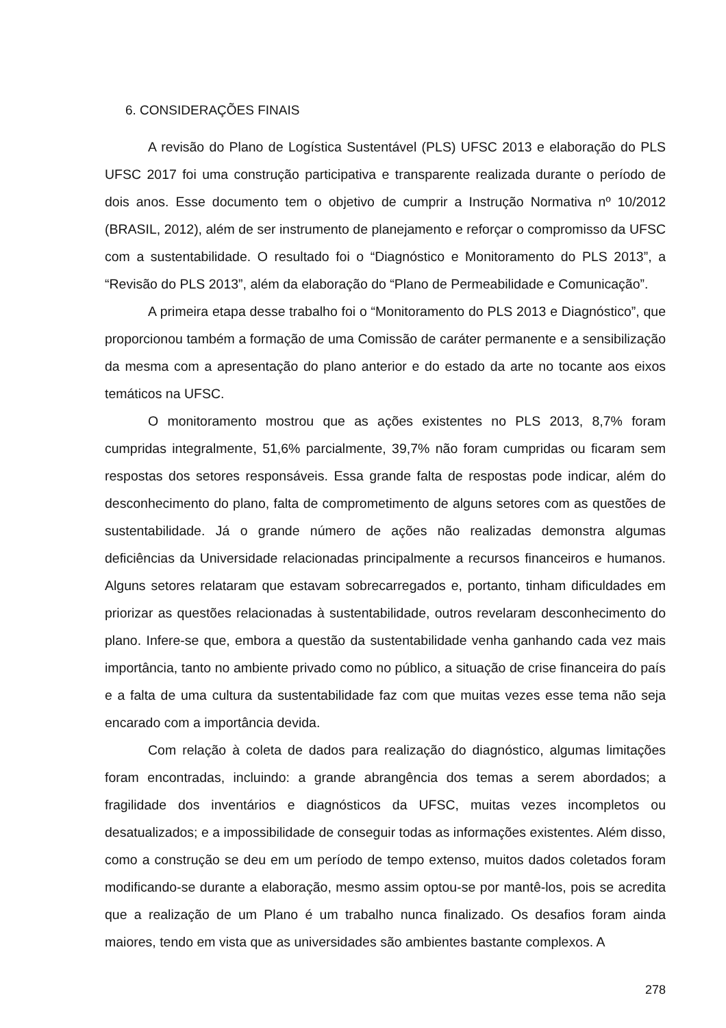6. CONSIDERAÇÕES FINAIS
A revisão do Plano de Logística Sustentável (PLS) UFSC 2013 e elaboração do PLS UFSC 2017 foi uma construção participativa e transparente realizada durante o período de dois anos. Esse documento tem o objetivo de cumprir a Instrução Normativa nº 10/2012 (BRASIL, 2012), além de ser instrumento de planejamento e reforçar o compromisso da UFSC com a sustentabilidade. O resultado foi o “Diagnóstico e Monitoramento do PLS 2013”, a “Revisão do PLS 2013”, além da elaboração do “Plano de Permeabilidade e Comunicação”.
A primeira etapa desse trabalho foi o “Monitoramento do PLS 2013 e Diagnóstico”, que proporcionou também a formação de uma Comissão de caráter permanente e a sensibilização da mesma com a apresentação do plano anterior e do estado da arte no tocante aos eixos temáticos na UFSC.
O monitoramento mostrou que as ações existentes no PLS 2013, 8,7% foram cumpridas integralmente, 51,6% parcialmente, 39,7% não foram cumpridas ou ficaram sem respostas dos setores responsáveis. Essa grande falta de respostas pode indicar, além do desconhecimento do plano, falta de comprometimento de alguns setores com as questões de sustentabilidade. Já o grande número de ações não realizadas demonstra algumas deficiências da Universidade relacionadas principalmente a recursos financeiros e humanos. Alguns setores relataram que estavam sobrecarregados e, portanto, tinham dificuldades em priorizar as questões relacionadas à sustentabilidade, outros revelaram desconhecimento do plano. Infere-se que, embora a questão da sustentabilidade venha ganhando cada vez mais importância, tanto no ambiente privado como no público, a situação de crise financeira do país e a falta de uma cultura da sustentabilidade faz com que muitas vezes esse tema não seja encarado com a importância devida.
Com relação à coleta de dados para realização do diagnóstico, algumas limitações foram encontradas, incluindo: a grande abrangência dos temas a serem abordados; a fragilidade dos inventários e diagnósticos da UFSC, muitas vezes incompletos ou desatualizados; e a impossibilidade de conseguir todas as informações existentes. Além disso, como a construção se deu em um período de tempo extenso, muitos dados coletados foram modificando-se durante a elaboração, mesmo assim optou-se por mantê-los, pois se acredita que a realização de um Plano é um trabalho nunca finalizado. Os desafios foram ainda maiores, tendo em vista que as universidades são ambientes bastante complexos. A
278